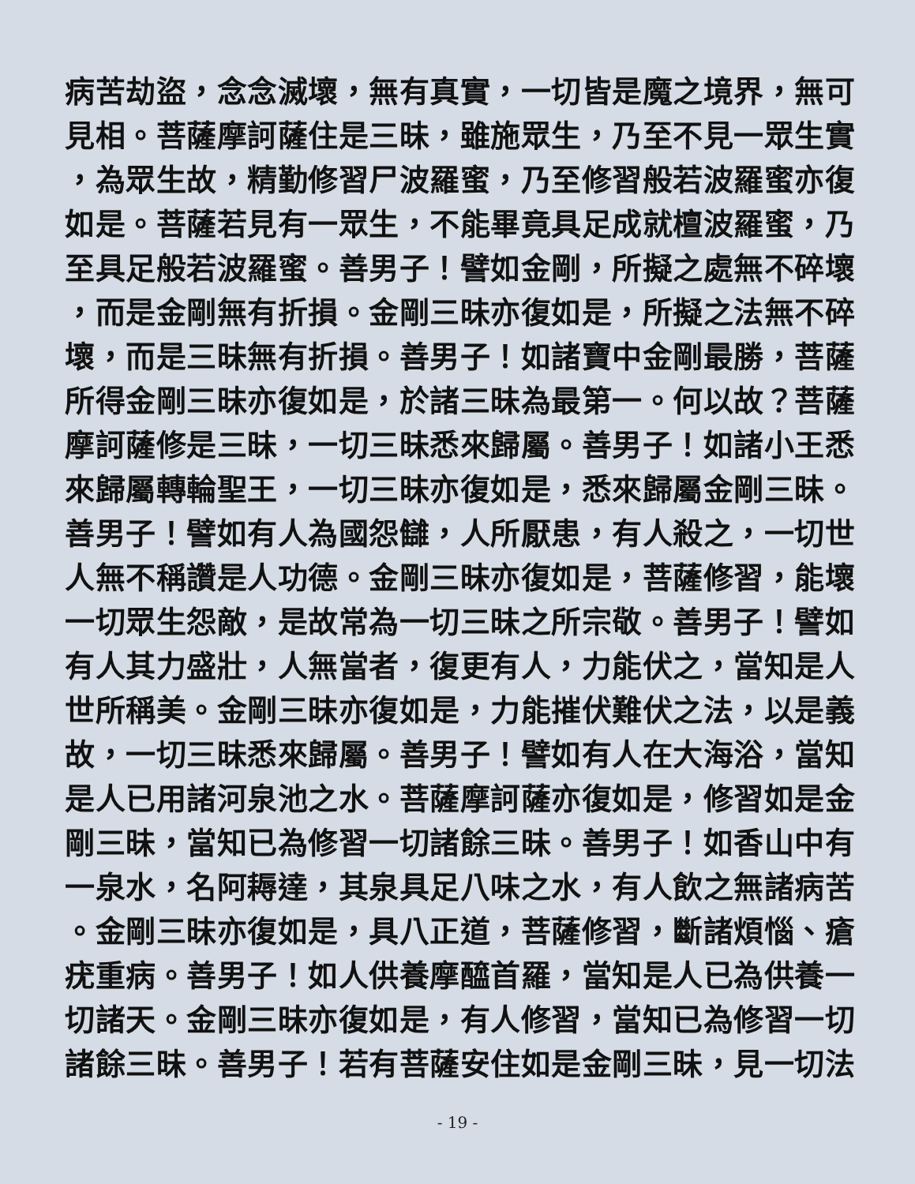病苦劫盜，念念滅壞，無有真實，一切皆是魔之境界，無可
見相。菩薩摩訶薩住是三昧，雖施眾生，乃至不見一眾生實
，為眾生故，精勤修習尸波羅蜜，乃至修習般若波羅蜜亦復
如是。菩薩若見有一眾生，不能畢竟具足成就檀波羅蜜，乃
至具足般若波羅蜜。善男子！譬如金剛，所擬之處無不碎壞
，而是金剛無有折損。金剛三昧亦復如是，所擬之法無不碎
壞，而是三昧無有折損。善男子！如諸寶中金剛最勝，菩薩
所得金剛三昧亦復如是，於諸三昧為最第一。何以故？菩薩
摩訶薩修是三昧，一切三昧悉來歸屬。善男子！如諸小王悉
來歸屬轉輪聖王，一切三昧亦復如是，悉來歸屬金剛三昧。
善男子！譬如有人為國怨讎，人所厭患，有人殺之，一切世
人無不稱讚是人功德。金剛三昧亦復如是，菩薩修習，能壞
一切眾生怨敵，是故常為一切三昧之所宗敬。善男子！譬如
有人其力盛壯，人無當者，復更有人，力能伏之，當知是人
世所稱美。金剛三昧亦復如是，力能摧伏難伏之法，以是義
故，一切三昧悉來歸屬。善男子！譬如有人在大海浴，當知
是人已用諸河泉池之水。菩薩摩訶薩亦復如是，修習如是金
剛三昧，當知已為修習一切諸餘三昧。善男子！如香山中有
一泉水，名阿耨達，其泉具足八味之水，有人飲之無諸病苦
。金剛三昧亦復如是，具八正道，菩薩修習，斷諸煩惱、瘡
疣重病。善男子！如人供養摩醯首羅，當知是人已為供養一
切諸天。金剛三昧亦復如是，有人修習，當知已為修習一切
諸餘三昧。善男子！若有菩薩安住如是金剛三昧，見一切法
- 19 -